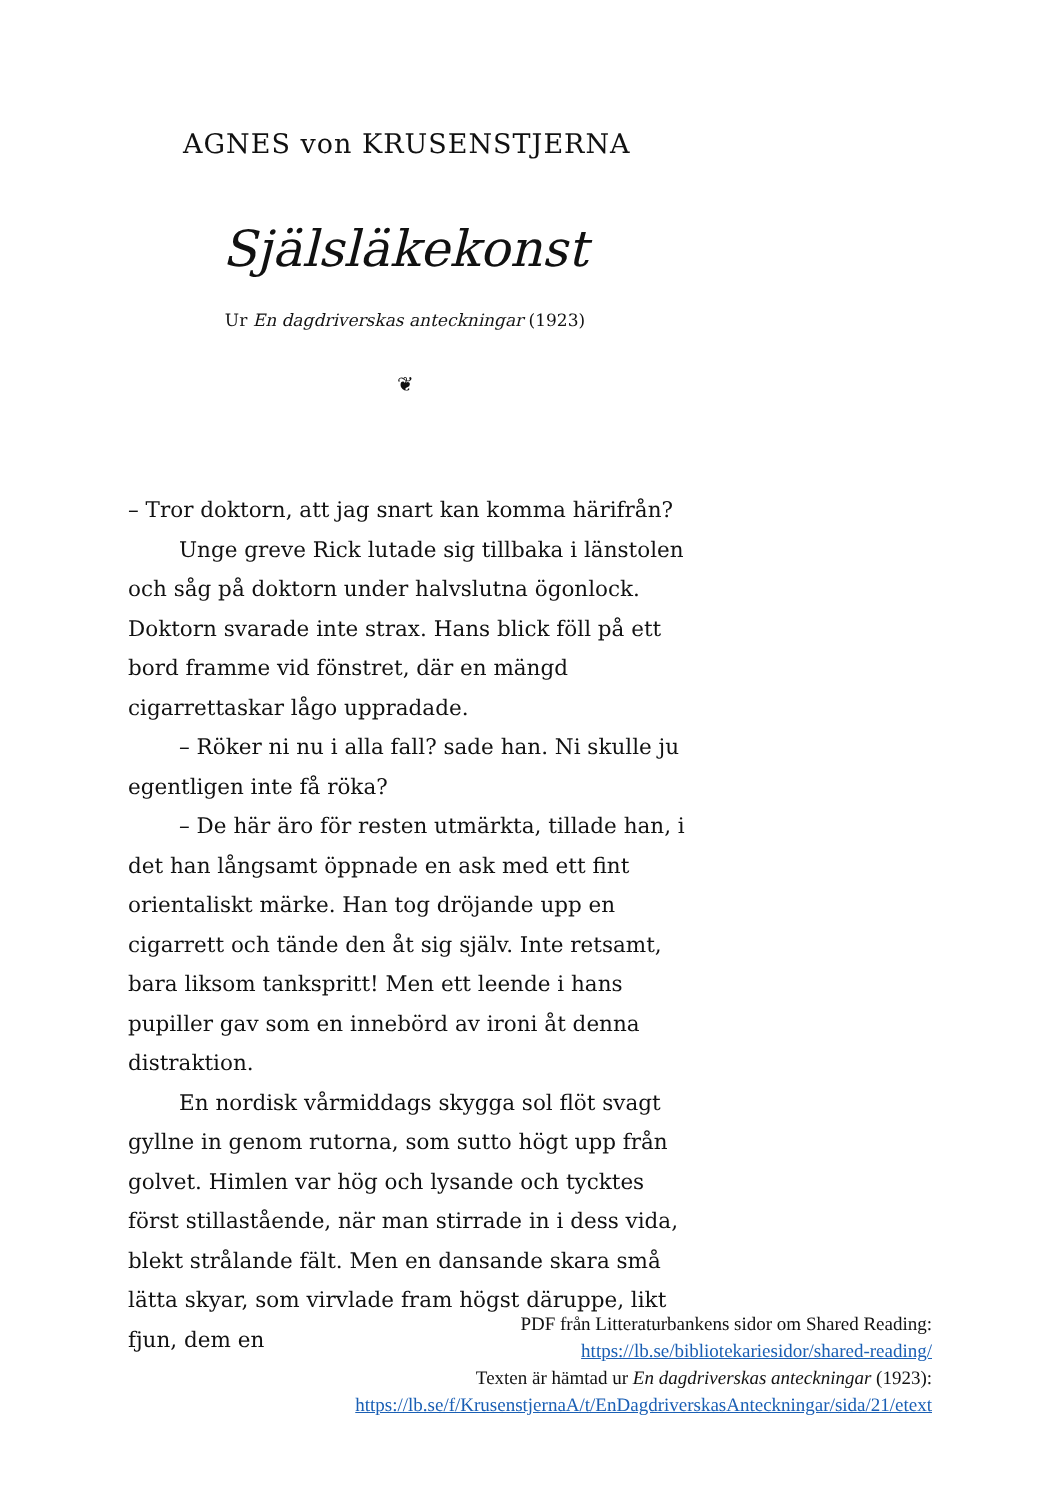AGNES von KRUSENSTJERNA
Själsläkekonst
Ur En dagdriverskas anteckningar (1923)
❦
– Tror doktorn, att jag snart kan komma härifrån?
Unge greve Rick lutade sig tillbaka i länstolen och såg på doktorn under halvslutna ögonlock. Doktorn svarade inte strax. Hans blick föll på ett bord framme vid fönstret, där en mängd cigarrettaskar lågo uppradade.
– Röker ni nu i alla fall? sade han. Ni skulle ju egentligen inte få röka?
– De här äro för resten utmärkta, tillade han, i det han långsamt öppnade en ask med ett fint orientaliskt märke. Han tog dröjande upp en cigarrett och tände den åt sig själv. Inte retsamt, bara liksom tankspritt! Men ett leende i hans pupiller gav som en innebörd av ironi åt denna distraktion.
En nordisk vårmiddags skygga sol flöt svagt gyllne in genom rutorna, som sutto högt upp från golvet. Himlen var hög och lysande och tycktes först stillastående, när man stirrade in i dess vida, blekt strålande fält. Men en dansande skara små lätta skyar, som virvlade fram högst däruppe, likt fjun, dem en
PDF från Litteraturbankens sidor om Shared Reading:
https://lb.se/bibliotekariesidor/shared-reading/
Texten är hämtad ur En dagdriverskas anteckningar (1923):
https://lb.se/f/KrusenstjernaA/t/EnDagdriverskasAnteckningar/sida/21/etext